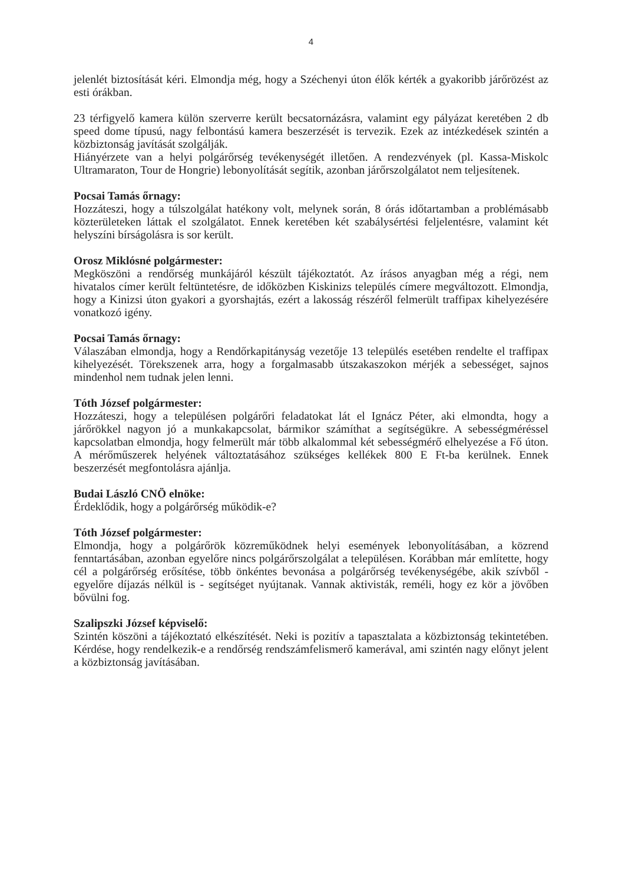4
jelenlét biztosítását kéri. Elmondja még, hogy a Széchenyi úton élők kérték a gyakoribb járőrözést az esti órákban.
23 térfigyelő kamera külön szerverre került becsatornázásra, valamint egy pályázat keretében 2 db speed dome típusú, nagy felbontású kamera beszerzését is tervezik. Ezek az intézkedések szintén a közbiztonság javítását szolgálják.
Hiányérzete van a helyi polgárőrség tevékenységét illetően. A rendezvények (pl. Kassa-Miskolc Ultramaraton, Tour de Hongrie) lebonyolítását segítik, azonban járőrszolgálatot nem teljesítenek.
Pocsai Tamás őrnagy:
Hozzáteszi, hogy a túlszolgálat hatékony volt, melynek során, 8 órás időtartamban a problémásabb közterületeken láttak el szolgálatot. Ennek keretében két szabálysértési feljelentésre, valamint két helyszíni bírságolásra is sor került.
Orosz Miklósné polgármester:
Megköszöni a rendőrség munkájáról készült tájékoztatót. Az írásos anyagban még a régi, nem hivatalos címer került feltüntetésre, de időközben Kiskinizs település címere megváltozott. Elmondja, hogy a Kinizsi úton gyakori a gyorshajtás, ezért a lakosság részéről felmerült traffipax kihelyezésére vonatkozó igény.
Pocsai Tamás őrnagy:
Válaszában elmondja, hogy a Rendőrkapitányság vezetője 13 település esetében rendelte el traffipax kihelyezését. Törekszenek arra, hogy a forgalmasabb útszakaszokon mérjék a sebességet, sajnos mindenhol nem tudnak jelen lenni.
Tóth József polgármester:
Hozzáteszi, hogy a településen polgárőri feladatokat lát el Ignácz Péter, aki elmondta, hogy a járőrökkel nagyon jó a munkakapcsolat, bármikor számíthat a segítségükre. A sebességméréssel kapcsolatban elmondja, hogy felmerült már több alkalommal két sebességmérő elhelyezése a Fő úton. A mérőműszerek helyének változtatásához szükséges kellékek 800 E Ft-ba kerülnek. Ennek beszerzését megfontolásra ajánlja.
Budai László CNÖ elnöke:
Érdeklődik, hogy a polgárőrség működik-e?
Tóth József polgármester:
Elmondja, hogy a polgárőrök közreműködnek helyi események lebonyolításában, a közrend fenntartásában, azonban egyelőre nincs polgárőrszolgálat a településen. Korábban már említette, hogy cél a polgárőrség erősítése, több önkéntes bevonása a polgárőrség tevékenységébe, akik szívből - egyelőre díjazás nélkül is - segítséget nyújtanak. Vannak aktivisták, reméli, hogy ez kör a jövőben bővülni fog.
Szalipszki József képviselő:
Szintén köszöni a tájékoztató elkészítését. Neki is pozitív a tapasztalata a közbiztonság tekintetében. Kérdése, hogy rendelkezik-e a rendőrség rendszámfelismerő kamerával, ami szintén nagy előnyt jelent a közbiztonság javításában.